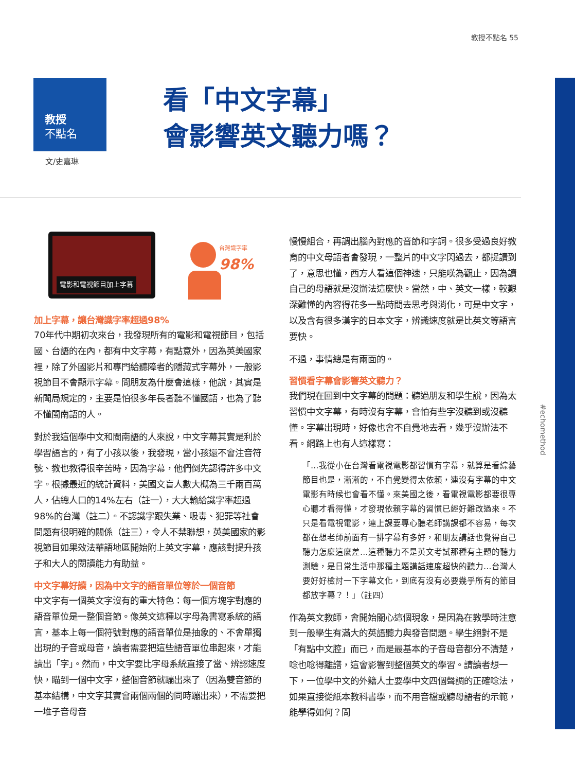教授不點名 55
教授
不點名
看「中文字幕」
會影響英文聽力嗎？
文/史嘉琳
#echomethod
電影和電視節目加上字幕
台灣識字率
98%
加上字幕，讓台灣識字率超過98%
70年代中期初次來台，我發現所有的電影和電視節目，包括國、台語的在內，都有中文字幕，有點意外，因為英美國家裡，除了外國影片和專門給聽障者的隱藏式字幕外，一般影視節目不會顯示字幕。問朋友為什麼會這樣，他說，其實是新聞局規定的，主要是怕很多年長者聽不懂國語，也為了聽不懂閩南語的人。
對於我這個學中文和閩南語的人來說，中文字幕其實是利於學習語言的，有了小孩以後，我發現，當小孩還不會注音符號、教也教得很辛苦時，因為字幕，他們倒先認得許多中文字。根據最近的統計資料，美國文盲人數大概為三千兩百萬人，佔總人口的14%左右（註一），大大輸給識字率超過98%的台灣（註二）。不認識字跟失業、吸毒、犯罪等社會問題有很明確的關係（註三），令人不禁聯想，英美國家的影視節目如果效法華語地區開始附上英文字幕，應該對提升孩子和大人的閱讀能力有助益。
中文字幕好讀，因為中文字的語音單位等於一個音節
中文字有一個英文字沒有的重大特色：每一個方塊字對應的語音單位是一整個音節。像英文這種以字母為書寫系統的語言，基本上每一個符號對應的語音單位是抽象的、不會單獨出現的子音或母音，讀者需要把這些語音單位串起來，才能讀出「字」。然而，中文字要比字母系統直接了當、辨認速度快，瞄到一個中文字，整個音節就蹦出來了（因為雙音節的基本結構，中文字其實會兩個兩個的同時蹦出來），不需要把一堆子音母音
慢慢組合，再調出腦內對應的音節和字詞。很多受過良好教育的中文母語者會發現，一整片的中文字閃過去，都捉讀到了，意思也懂，西方人看這個神速，只能嘆為觀止，因為讀自己的母語就是沒辦法這麼快。當然，中、英文一樣，較艱深難懂的內容得花多一點時間去思考與消化，可是中文字，以及含有很多漢字的日本文字，辨識速度就是比英文等語言要快。
不過，事情總是有兩面的。
習慣看字幕會影響英文聽力？
我們現在回到中文字幕的問題：聽過朋友和學生說，因為太習慣中文字幕，有時沒有字幕，會怕有些字沒聽到或沒聽懂。字幕出現時，好像也會不自覺地去看，幾乎沒辦法不看。網路上也有人這樣寫：
「…我從小在台灣看電視電影都習慣有字幕，就算是看綜藝節目也是，漸漸的，不自覺變得太依賴，連沒有字幕的中文電影有時候也會看不懂。來美國之後，看電視電影都要很專心聽才看得懂，才發現依賴字幕的習慣已經好難改過來。不只是看電視電影，連上課要專心聽老師講課都不容易，每次都在想老師前面有一排字幕有多好，和朋友講話也覺得自己聽力怎麼這麼差…這種聽力不是英文考試那種有主題的聽力測驗，是日常生活中那種主題講話速度超快的聽力…台灣人要好好檢討一下字幕文化，到底有沒有必要幾乎所有的節目都放字幕？！」（註四）
作為英文教師，會開始關心這個現象，是因為在教學時注意到一般學生有滿大的英語聽力與發音問題。學生絕對不是「有點中文腔」而已，而是最基本的子音母音都分不清楚，唸也唸得離譜，這會影響到整個英文的學習。請讀者想一下，一位學中文的外籍人士要學中文四個聲調的正確唸法，如果直接從紙本教科書學，而不用音檔或聽母語者的示範，能學得如何？問